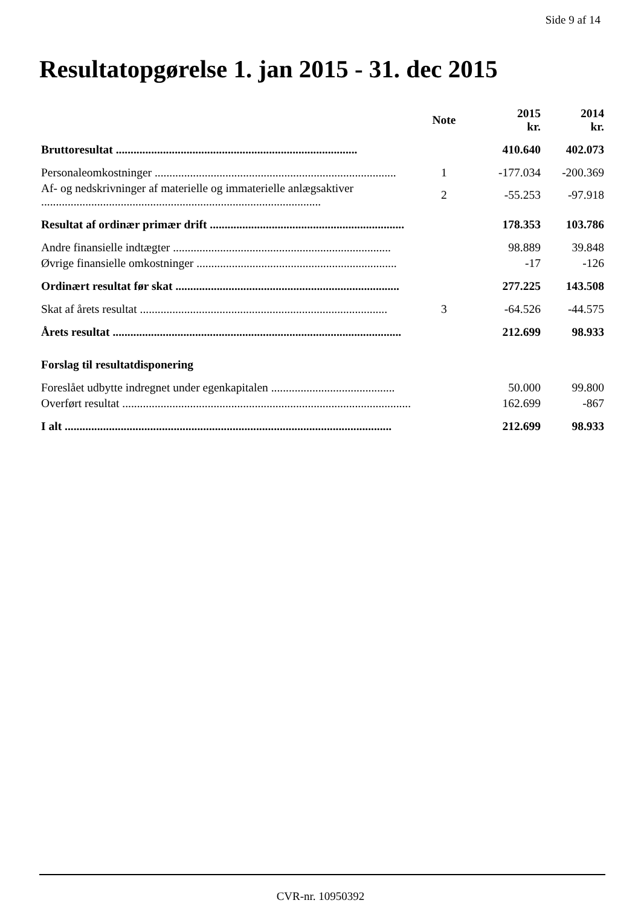Side 9 af 14
Resultatopgørelse 1. jan 2015 - 31. dec 2015
| | Note | 2015 kr. | 2014 kr. |
| --- | --- | --- | --- |
| Bruttoresultat .................................................................................. | | 410.640 | 402.073 |
| Personaleomkostninger .................................................................................. | 1 | -177.034 | -200.369 |
| Af- og nedskrivninger af materielle og immaterielle anlægsaktiver ............................................................................................... | 2 | -55.253 | -97.918 |
| Resultat af ordinær primær drift .................................................................. | | 178.353 | 103.786 |
| Andre finansielle indtægter .......................................................................... | | 98.889 | 39.848 |
| Øvrige finansielle omkostninger .................................................................... | | -17 | -126 |
| Ordinært resultat før skat ............................................................................ | | 277.225 | 143.508 |
| Skat af årets resultat .................................................................................... | 3 | -64.526 | -44.575 |
| Årets resultat .................................................................................................. | | 212.699 | 98.933 |
| Forslag til resultatdisponering | | | |
| Foreslået udbytte indregnet under egenkapitalen .......................................... | | 50.000 | 99.800 |
| Overført resultat .................................................................................................. | | 162.699 | -867 |
| I alt ............................................................................................................... | | 212.699 | 98.933 |
CVR-nr. 10950392